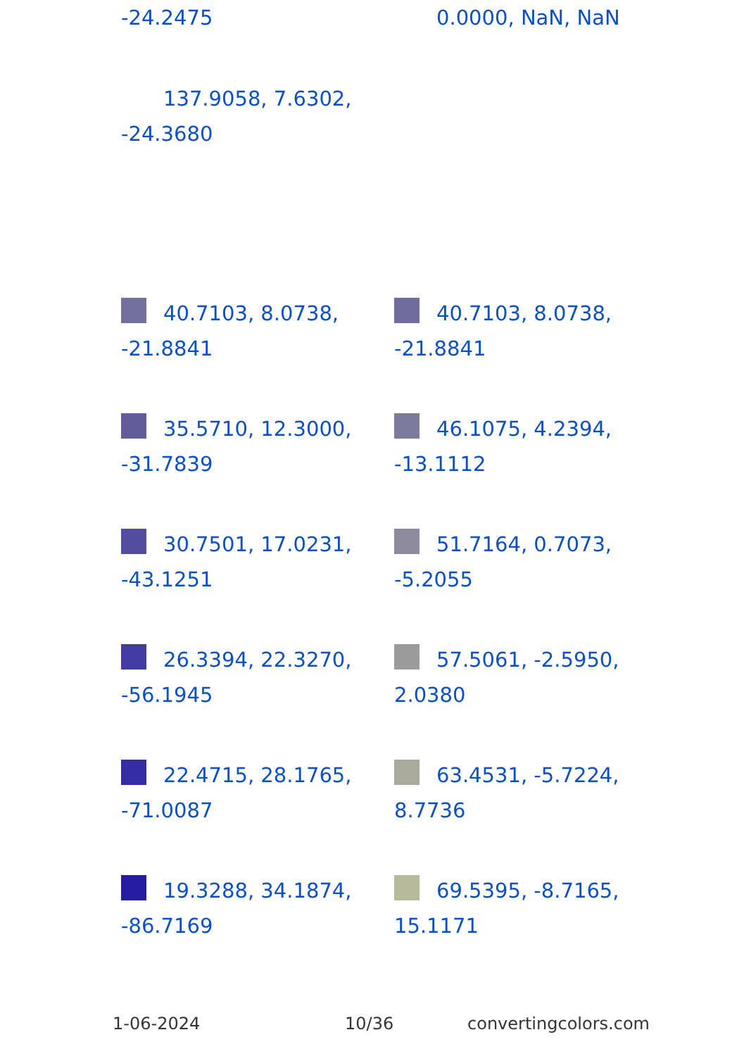-24.2475 0.0000, NaN, NaN
137.9058, 7.6302, -24.3680
40.7103, 8.0738, -21.8841
40.7103, 8.0738, -21.8841
35.5710, 12.3000, -31.7839
46.1075, 4.2394, -13.1112
30.7501, 17.0231, -43.1251
51.7164, 0.7073, -5.2055
26.3394, 22.3270, -56.1945
57.5061, -2.5950, 2.0380
22.4715, 28.1765, -71.0087
63.4531, -5.7224, 8.7736
19.3288, 34.1874, -86.7169
69.5395, -8.7165, 15.1171
1-06-2024 10/36 convertingcolors.com